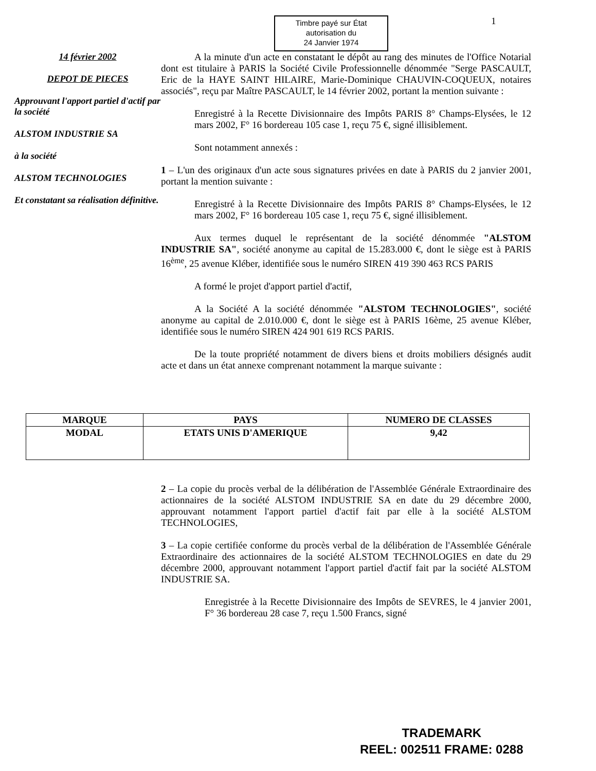Timbre payé sur État
autorisation du
24 Janvier 1974
1
14 février 2002
DEPOT DE PIECES
Approuvant l'apport partiel d'actif par la société
ALSTOM INDUSTRIE SA
à la société
ALSTOM TECHNOLOGIES
Et constatant sa réalisation définitive.
A la minute d'un acte en constatant le dépôt au rang des minutes de l'Office Notarial dont est titulaire à PARIS la Société Civile Professionnelle dénommée "Serge PASCAULT, Eric de la HAYE SAINT HILAIRE, Marie-Dominique CHAUVIN-COQUEUX, notaires associés", reçu par Maître PASCAULT, le 14 février 2002, portant la mention suivante :
Enregistré à la Recette Divisionnaire des Impôts PARIS 8° Champs-Elysées, le 12 mars 2002, F° 16 bordereau 105 case 1, reçu 75 €, signé illisiblement.
Sont notamment annexés :
1 – L'un des originaux d'un acte sous signatures privées en date à PARIS du 2 janvier 2001, portant la mention suivante :
Enregistré à la Recette Divisionnaire des Impôts PARIS 8° Champs-Elysées, le 12 mars 2002, F° 16 bordereau 105 case 1, reçu 75 €, signé illisiblement.
Aux termes duquel le représentant de la société dénommée "ALSTOM INDUSTRIE SA", société anonyme au capital de 15.283.000 €, dont le siège est à PARIS 16<sup>ème</sup>, 25 avenue Kléber, identifiée sous le numéro SIREN 419 390 463 RCS PARIS
A formé le projet d'apport partiel d'actif,
A la Société A la société dénommée "ALSTOM TECHNOLOGIES", société anonyme au capital de 2.010.000 €, dont le siège est à PARIS 16ème, 25 avenue Kléber, identifiée sous le numéro SIREN 424 901 619 RCS PARIS.
De la toute propriété notamment de divers biens et droits mobiliers désignés audit acte et dans un état annexe comprenant notamment la marque suivante :
| MARQUE | PAYS | NUMERO DE CLASSES |
| --- | --- | --- |
| MODAL | ETATS UNIS D'AMERIQUE | 9,42 |
2 – La copie du procès verbal de la délibération de l'Assemblée Générale Extraordinaire des actionnaires de la société ALSTOM INDUSTRIE SA en date du 29 décembre 2000, approuvant notamment l'apport partiel d'actif fait par elle à la société ALSTOM TECHNOLOGIES,
3 – La copie certifiée conforme du procès verbal de la délibération de l'Assemblée Générale Extraordinaire des actionnaires de la société ALSTOM TECHNOLOGIES en date du 29 décembre 2000, approuvant notamment l'apport partiel d'actif fait par la société ALSTOM INDUSTRIE SA.
Enregistrée à la Recette Divisionnaire des Impôts de SEVRES, le 4 janvier 2001, F° 36 bordereau 28 case 7, reçu 1.500 Francs, signé
TRADEMARK
REEL: 002511 FRAME: 0288